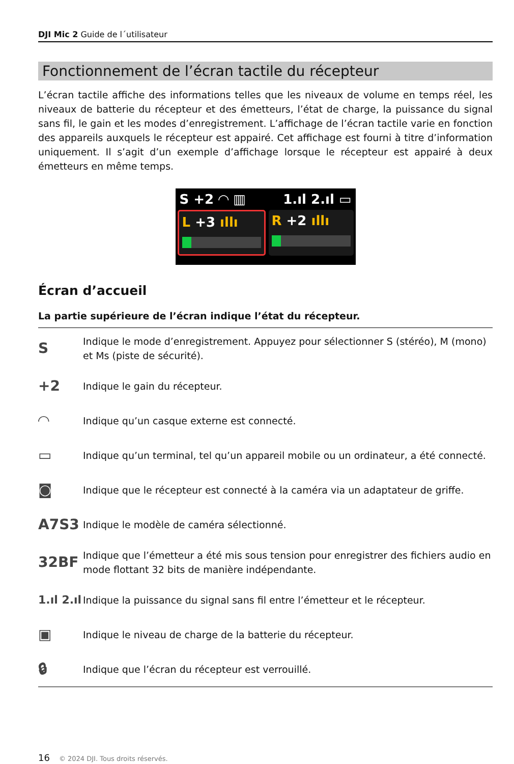DJI Mic 2 Guide de l´utilisateur
Fonctionnement de l’écran tactile du récepteur
L’écran tactile affiche des informations telles que les niveaux de volume en temps réel, les niveaux de batterie du récepteur et des émetteurs, l’état de charge, la puissance du signal sans fil, le gain et les modes d’enregistrement. L’affichage de l’écran tactile varie en fonction des appareils auxquels le récepteur est appairé. Cet affichage est fourni à titre d’information uniquement. Il s’agit d’un exemple d’affichage lorsque le récepteur est appairé à deux émetteurs en même temps.
S +2 ◠ ▥ 1.ıl 2.ıl ▭
L +3 ıllı R +2 ıllı
Écran d’accueil
La partie supérieure de l’écran indique l’état du récepteur.
| S | Indique le mode d’enregistrement. Appuyez pour sélectionner S (stéréo), M (mono) et Ms (piste de sécurité). |
| +2 | Indique le gain du récepteur. |
| ◠ | Indique qu’un casque externe est connecté. |
| ▭ | Indique qu’un terminal, tel qu’un appareil mobile ou un ordinateur, a été connecté. |
| ◙ | Indique que le récepteur est connecté à la caméra via un adaptateur de griffe. |
| A7S3 | Indique le modèle de caméra sélectionné. |
| 32BF | Indique que l’émetteur a été mis sous tension pour enregistrer des fichiers audio en mode flottant 32 bits de manière indépendante. |
| 1.ıl 2.ıl | Indique la puissance du signal sans fil entre l’émetteur et le récepteur. |
| ▣ | Indique le niveau de charge de la batterie du récepteur. |
| 🔒︎ | Indique que l’écran du récepteur est verrouillé. |
16 © 2024 DJI. Tous droits réservés.